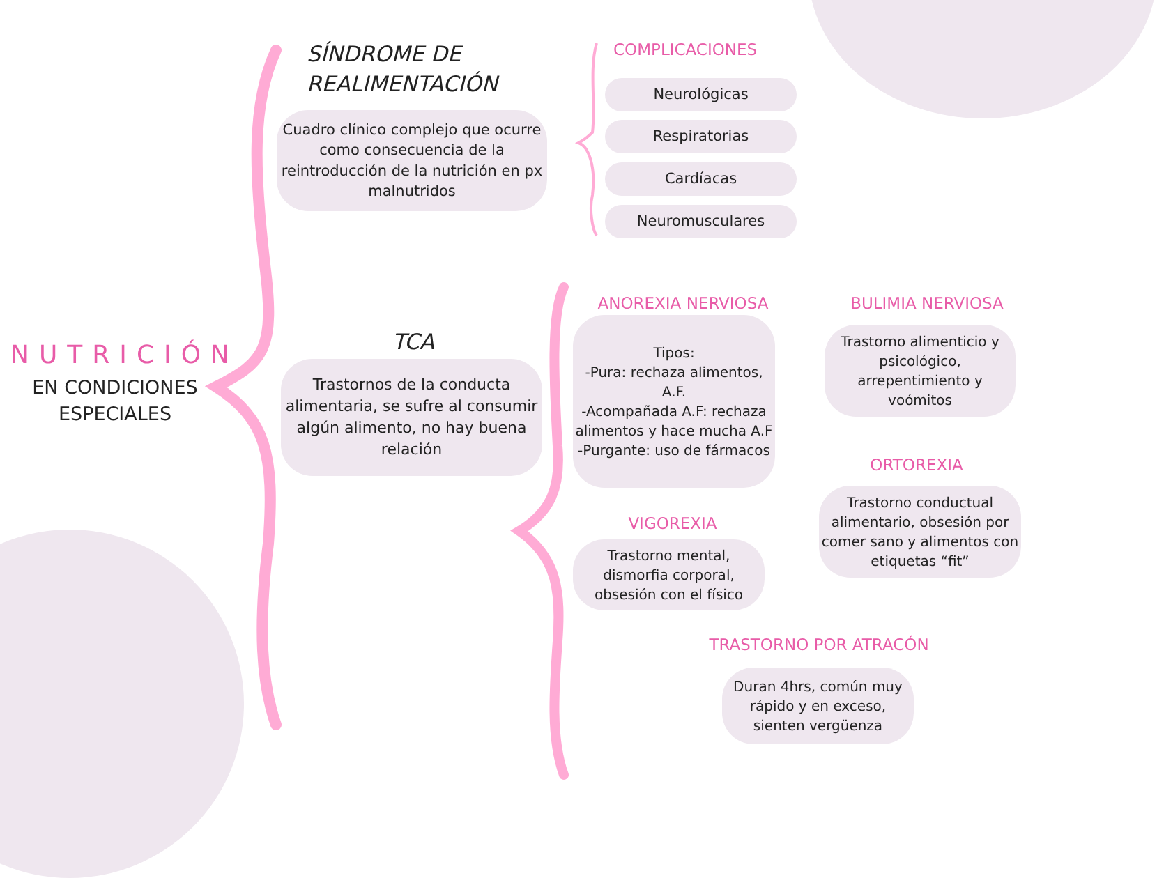SÍNDROME DE
REALIMENTACIÓN
Cuadro clínico complejo que ocurre como consecuencia de la reintroducción de la nutrición en px malnutridos
COMPLICACIONES
Neurológicas
Respiratorias
Cardíacas
Neuromusculares
NUTRICIÓN
EN CONDICIONES
ESPECIALES
TCA
Trastornos de la conducta alimentaria, se sufre al consumir algún alimento, no hay buena relación
ANOREXIA NERVIOSA
Tipos:
-Pura: rechaza alimentos, A.F.
-Acompañada A.F: rechaza alimentos y hace mucha A.F
-Purgante: uso de fármacos
BULIMIA NERVIOSA
Trastorno alimenticio y psicológico, arrepentimiento y voómitos
ORTOREXIA
Trastorno conductual alimentario, obsesión por comer sano y alimentos con etiquetas “fit”
VIGOREXIA
Trastorno mental, dismorfia corporal, obsesión con el físico
TRASTORNO POR ATRACÓN
Duran 4hrs, común muy rápido y en exceso, sienten vergüenza